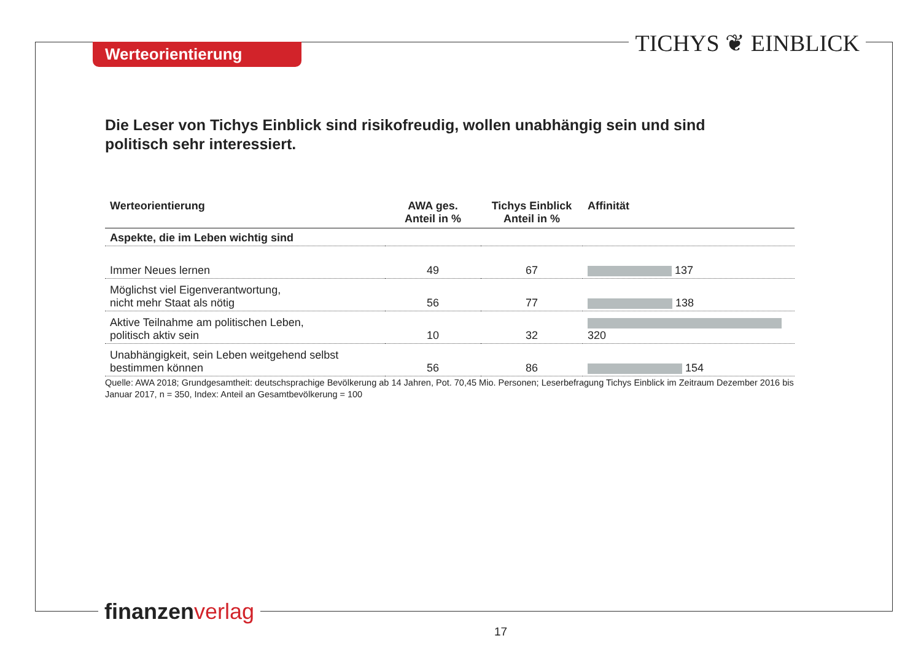Werteorientierung TICHYS ❦ EINBLICK
Die Leser von Tichys Einblick sind risikofreudig, wollen unabhängig sein und sind politisch sehr interessiert.
| Werteorientierung | AWA ges. Anteil in % | Tichys Einblick Anteil in % | Affinität |
| --- | --- | --- | --- |
| Aspekte, die im Leben wichtig sind | | | |
| Immer Neues lernen | 49 | 67 | 137 |
| Möglichst viel Eigenverantwortung, nicht mehr Staat als nötig | 56 | 77 | 138 |
| Aktive Teilnahme am politischen Leben, politisch aktiv sein | 10 | 32 | 320 |
| Unabhängigkeit, sein Leben weitgehend selbst bestimmen können | 56 | 86 | 154 |
Quelle: AWA 2018; Grundgesamtheit: deutschsprachige Bevölkerung ab 14 Jahren, Pot. 70,45 Mio. Personen; Leserbefragung Tichys Einblick im Zeitraum Dezember 2016 bis Januar 2017, n = 350, Index: Anteil an Gesamtbevölkerung = 100
finanzen verlag
17